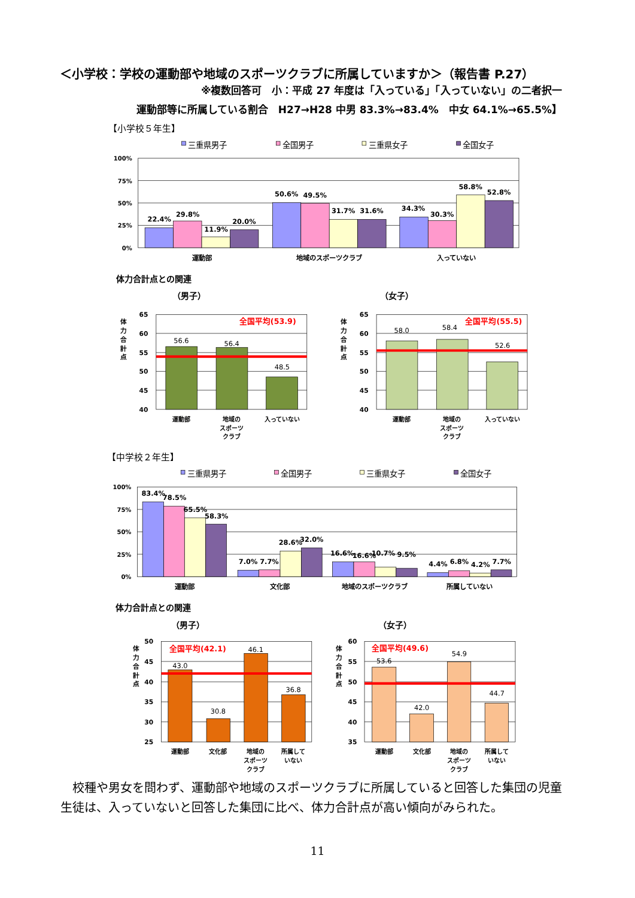＜小学校：学校の運動部や地域のスポーツクラブに所属していますか＞（報告書 P.27）
※複数回答可　小：平成 27 年度は「入っている」「入っていない」の二者択一
運動部等に所属している割合　H27→H28 中男 83.3%→83.4%　中女 64.1%→65.5%】
【小学校５年生】
三重県男子
全国男子
三重県女子
全国女子
100%
75%
50%
25%
0%
22.4%
29.8%
11.9%
20.0%
50.6%
49.5%
31.7%
31.6%
34.3%
30.3%
58.8%
52.8%
運動部
地域のスポーツクラブ
入っていない
体力合計点との関連
（男子）
（女子）
体
力
合
計
点
体
力
合
計
点
65
60
55
50
45
40
全国平均(53.9)
56.6
56.4
48.5
運動部
地域の
スポーツ
クラブ
入っていない
65
60
55
50
45
40
全国平均(55.5)
58.0
58.4
52.6
運動部
地域の
スポーツ
クラブ
入っていない
【中学校２年生】
三重県男子
全国男子
三重県女子
全国女子
100%
75%
50%
25%
0%
83.4%
78.5%
65.5%
58.3%
7.0%
7.7%
28.6%
32.0%
16.6%
16.6%
10.7%
9.5%
4.4%
6.8%
4.2%
7.7%
運動部
文化部
地域のスポーツクラブ
所属していない
体力合計点との関連
（男子）
（女子）
体
力
合
計
点
体
力
合
計
点
50
45
40
35
30
25
全国平均(42.1)
43.0
30.8
46.1
36.8
運動部
文化部
地域の
スポーツ
クラブ
所属して
いない
60
55
50
45
40
35
全国平均(49.6)
53.6
42.0
54.9
44.7
運動部
文化部
地域の
スポーツ
クラブ
所属して
いない
　校種や男女を問わず、運動部や地域のスポーツクラブに所属していると回答した集団の児童生徒は、入っていないと回答した集団に比べ、体力合計点が高い傾向がみられた。
11